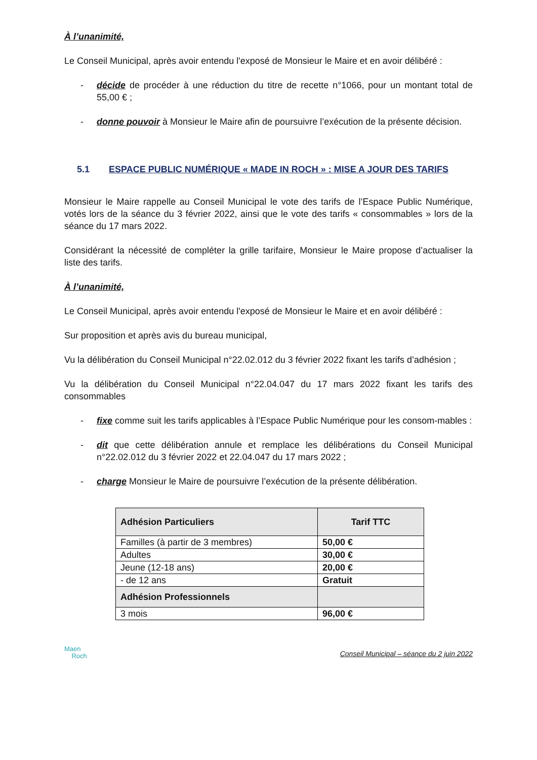À l’unanimité,
Le Conseil Municipal, après avoir entendu l'exposé de Monsieur le Maire et en avoir délibéré :
- décide de procéder à une réduction du titre de recette n°1066, pour un montant total de 55,00 € ;
- donne pouvoir à Monsieur le Maire afin de poursuivre l’exécution de la présente décision.
5.1 ESPACE PUBLIC NUMÉRIQUE « MADE IN ROCH » : MISE A JOUR DES TARIFS
Monsieur le Maire rappelle au Conseil Municipal le vote des tarifs de l’Espace Public Numérique, votés lors de la séance du 3 février 2022, ainsi que le vote des tarifs « consommables » lors de la séance du 17 mars 2022.
Considérant la nécessité de compléter la grille tarifaire, Monsieur le Maire propose d’actualiser la liste des tarifs.
À l’unanimité,
Le Conseil Municipal, après avoir entendu l'exposé de Monsieur le Maire et en avoir délibéré :
Sur proposition et après avis du bureau municipal,
Vu la délibération du Conseil Municipal n°22.02.012 du 3 février 2022 fixant les tarifs d’adhésion ;
Vu la délibération du Conseil Municipal n°22.04.047 du 17 mars 2022 fixant les tarifs des consommables
- fixe comme suit les tarifs applicables à l’Espace Public Numérique pour les consom-mables :
- dit que cette délibération annule et remplace les délibérations du Conseil Municipal n°22.02.012 du 3 février 2022 et 22.04.047 du 17 mars 2022 ;
- charge Monsieur le Maire de poursuivre l’exécution de la présente délibération.
| Adhésion Particuliers | Tarif TTC |
| --- | --- |
| Familles (à partir de 3 membres) | 50,00 € |
| Adultes | 30,00 € |
| Jeune (12-18 ans) | 20,00 € |
| - de 12 ans | Gratuit |
| Adhésion Professionnels | |
| 3 mois | 96,00 € |
Maen
Roch
Conseil Municipal – séance du 2 juin 2022